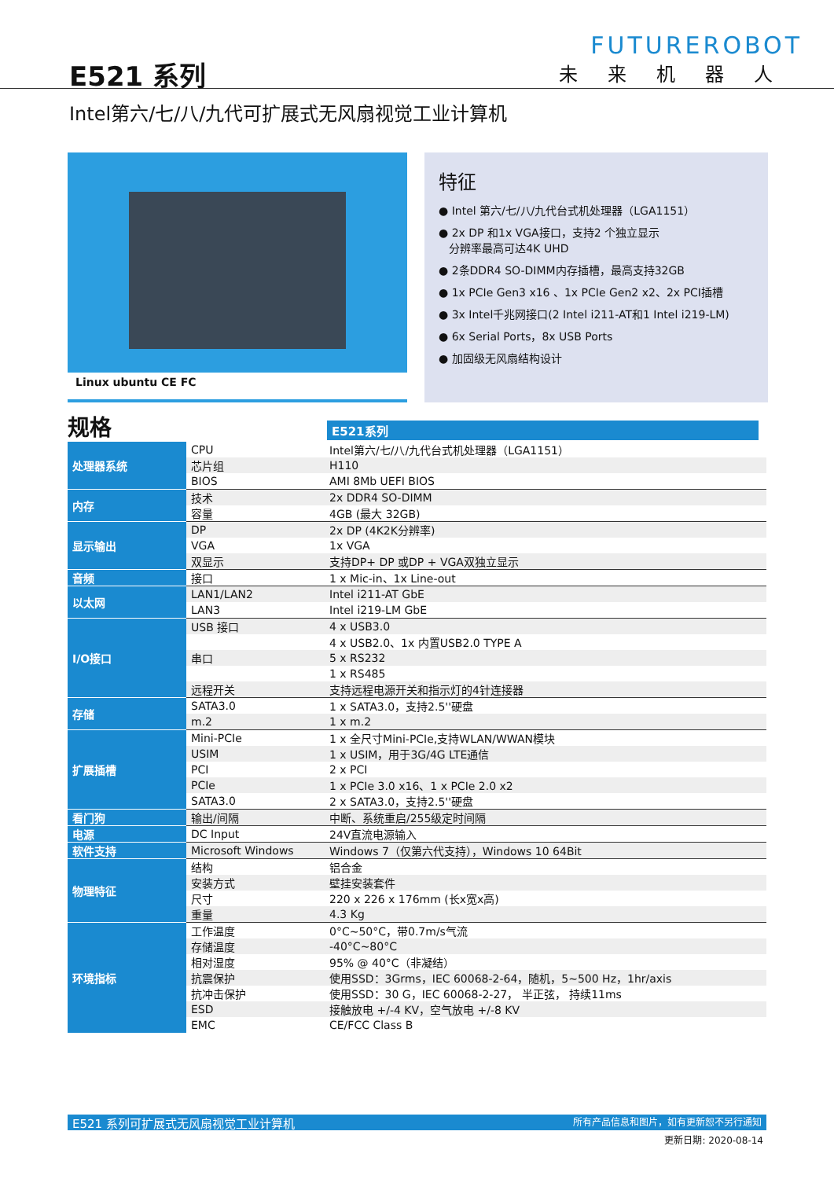E521 系列
FUTUREROBOT
未来机器人
Intel第六/七/八/九代可扩展式无风扇视觉工业计算机
Linux ubuntu CE FC
特征
● Intel 第六/七/八/九代台式机处理器（LGA1151）
● 2x DP 和1x VGA接口，支持2 个独立显示
分辨率最高可达4K UHD
● 2条DDR4 SO-DIMM内存插槽，最高支持32GB
● 1x PCIe Gen3 x16 、1x PCIe Gen2 x2、2x PCI插槽
● 3x Intel千兆网接口(2 Intel i211-AT和1 Intel i219-LM)
● 6x Serial Ports，8x USB Ports
● 加固级无风扇结构设计
规格
E521系列
| 处理器系统 | CPU | Intel第六/七/八/九代台式机处理器（LGA1151） |
| | 芯片组 | H110 |
| | BIOS | AMI 8Mb UEFI BIOS |
| 内存 | 技术 | 2x DDR4 SO-DIMM |
| | 容量 | 4GB (最大 32GB) |
| 显示输出 | DP | 2x DP (4K2K分辨率) |
| | VGA | 1x VGA |
| | 双显示 | 支持DP+ DP 或DP + VGA双独立显示 |
| 音频 | 接口 | 1 x Mic-in、1x Line-out |
| 以太网 | LAN1/LAN2 | Intel i211-AT GbE |
| | LAN3 | Intel i219-LM GbE |
| I/O接口 | USB 接口 | 4 x USB3.0 |
| | | 4 x USB2.0、1x 内置USB2.0 TYPE A |
| | 串口 | 5 x RS232 |
| | | 1 x RS485 |
| | 远程开关 | 支持远程电源开关和指示灯的4针连接器 |
| 存储 | SATA3.0 | 1 x SATA3.0，支持2.5''硬盘 |
| | m.2 | 1 x m.2 |
| 扩展插槽 | Mini-PCIe | 1 x 全尺寸Mini-PCIe,支持WLAN/WWAN模块 |
| | USIM | 1 x USIM，用于3G/4G LTE通信 |
| | PCI | 2 x PCI |
| | PCIe | 1 x PCIe 3.0 x16、1 x PCIe 2.0 x2 |
| | SATA3.0 | 2 x SATA3.0，支持2.5''硬盘 |
| 看门狗 | 输出/间隔 | 中断、系统重启/255级定时间隔 |
| 电源 | DC Input | 24V直流电源输入 |
| 软件支持 | Microsoft Windows | Windows 7（仅第六代支持），Windows 10 64Bit |
| 物理特征 | 结构 | 铝合金 |
| | 安装方式 | 壁挂安装套件 |
| | 尺寸 | 220 x 226 x 176mm (长x宽x高) |
| | 重量 | 4.3 Kg |
| 环境指标 | 工作温度 | 0°C~50°C，带0.7m/s气流 |
| | 存储温度 | -40°C~80°C |
| | 相对湿度 | 95% @ 40°C（非凝结） |
| | 抗震保护 | 使用SSD：3Grms，IEC 60068-2-64，随机，5~500 Hz，1hr/axis |
| | 抗冲击保护 | 使用SSD：30 G，IEC 60068-2-27， 半正弦， 持续11ms |
| | ESD | 接触放电 +/-4 KV，空气放电 +/-8 KV |
| | EMC | CE/FCC Class B |
E521 系列可扩展式无风扇视觉工业计算机 所有产品信息和图片，如有更新恕不另行通知
更新日期: 2020-08-14